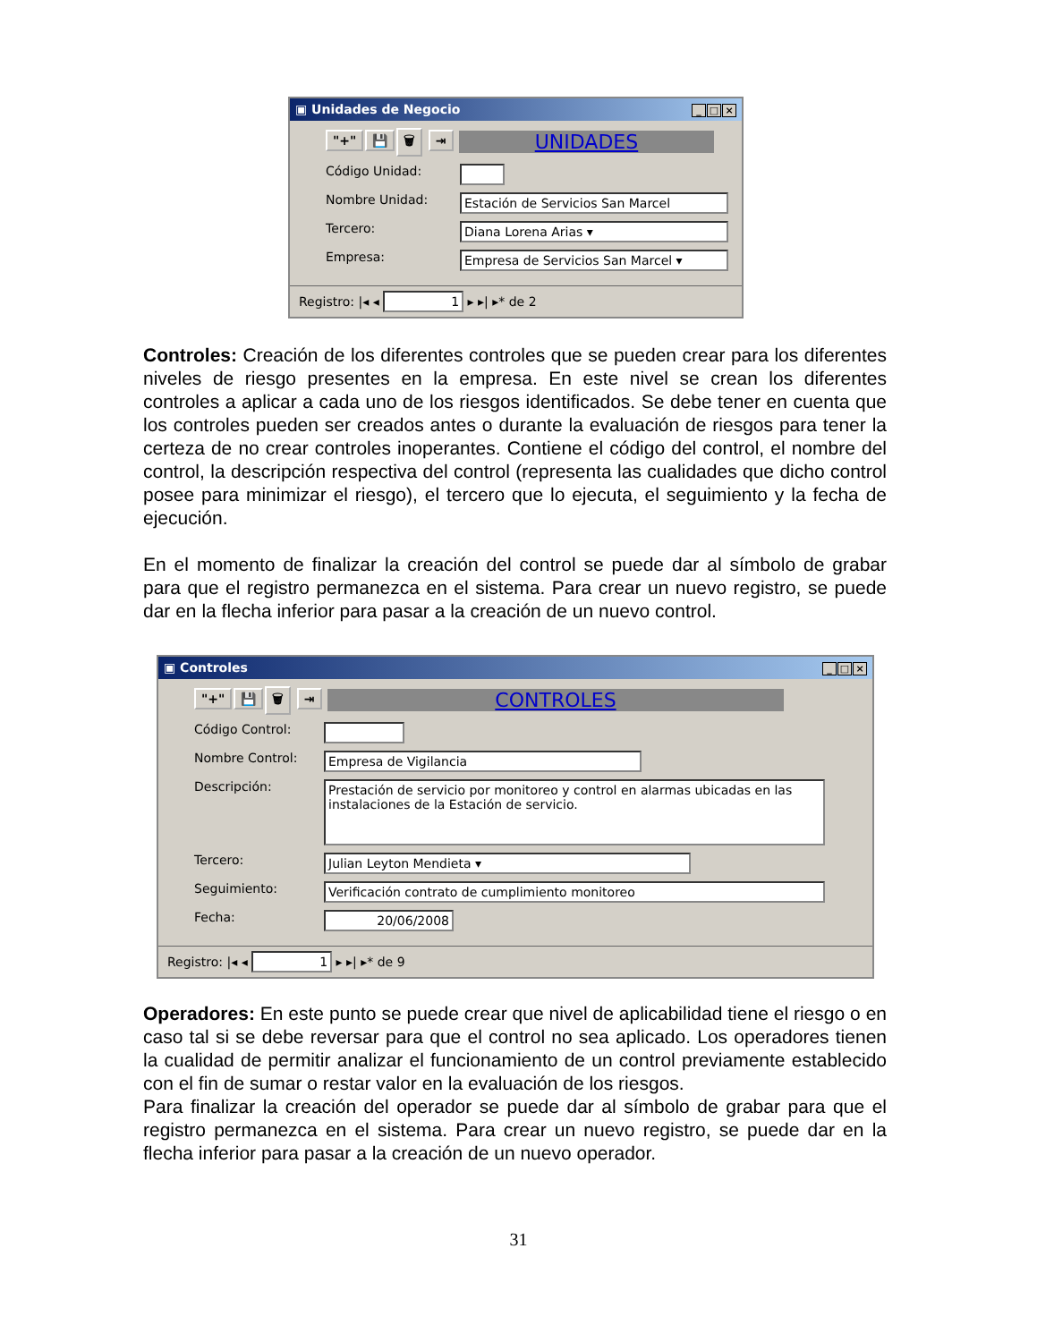▣ Unidades de Negocio _ □ ×
"+" 💾 🗑 ⇥ UNIDADES
Código Unidad:
Nombre Unidad: Estación de Servicios San Marcel
Tercero: Diana Lorena Arias ▾
Empresa: Empresa de Servicios San Marcel ▾
Registro: |◂ ◂ 1 ▸ ▸| ▸* de 2
Controles: Creación de los diferentes controles que se pueden crear para los diferentes niveles de riesgo presentes en la empresa. En este nivel se crean los diferentes controles a aplicar a cada uno de los riesgos identificados. Se debe tener en cuenta que los controles pueden ser creados antes o durante la evaluación de riesgos para tener la certeza de no crear controles inoperantes. Contiene el código del control, el nombre del control, la descripción respectiva del control (representa las cualidades que dicho control posee para minimizar el riesgo), el tercero que lo ejecuta, el seguimiento y la fecha de ejecución.
En el momento de finalizar la creación del control se puede dar al símbolo de grabar para que el registro permanezca en el sistema. Para crear un nuevo registro, se puede dar en la flecha inferior para pasar a la creación de un nuevo control.
▣ Controles _ □ ×
"+" 💾 🗑 ⇥ CONTROLES
Código Control:
Nombre Control: Empresa de Vigilancia
Descripción: Prestación de servicio por monitoreo y control en alarmas ubicadas en las instalaciones de la Estación de servicio.
Tercero: Julian Leyton Mendieta ▾
Seguimiento: Verificación contrato de cumplimiento monitoreo
Fecha: 20/06/2008
Registro: |◂ ◂ 1 ▸ ▸| ▸* de 9
Operadores: En este punto se puede crear que nivel de aplicabilidad tiene el riesgo o en caso tal si se debe reversar para que el control no sea aplicado. Los operadores tienen la cualidad de permitir analizar el funcionamiento de un control previamente establecido con el fin de sumar o restar valor en la evaluación de los riesgos.
Para finalizar la creación del operador se puede dar al símbolo de grabar para que el registro permanezca en el sistema. Para crear un nuevo registro, se puede dar en la flecha inferior para pasar a la creación de un nuevo operador.
31